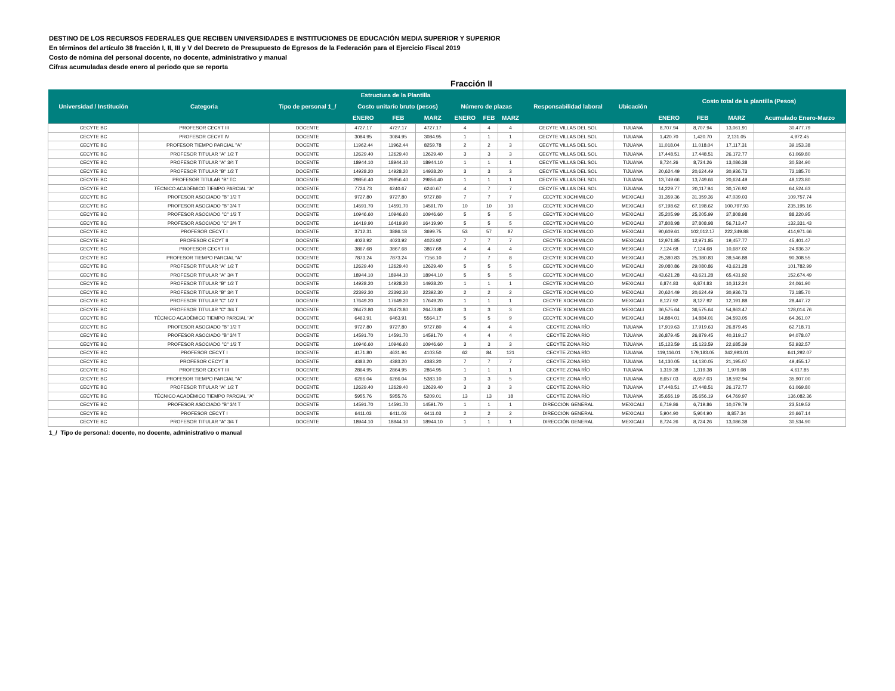DESTINO DE LOS RECURSOS FEDERALES QUE RECIBEN UNIVERSIDADES E INSTITUCIONES DE EDUCACIÓN MEDIA SUPERIOR Y SUPERIOR
En términos del artículo 38 fracción I, II, III y V del Decreto de Presupuesto de Egresos de la Federación para el Ejercicio Fiscal 2019
Costo de nómina del personal docente, no docente, administrativo y manual
Cifras acumuladas desde enero al periodo que se reporta
Fracción II
| Universidad / Institución | Estructura de la Plantilla | | | | | | | | | | Costo total de la plantilla (Pesos) | | | |
| --- | --- | --- | --- | --- | --- | --- | --- | --- | --- | --- | --- | --- | --- | --- |
| | Categoria | Tipo de personal 1_/ | Costo unitario bruto (pesos) | | | Número de plazas | | | Responsabilidad laboral | Ubicación | | | | |
| | | | ENERO | FEB | MARZ | ENERO | FEB | MARZ | | | ENERO | FEB | MARZ | Acumulado Enero-Marzo |
| CECYTE BC | PROFESOR CECYT III | DOCENTE | 4727.17 | 4727.17 | 4727.17 | 4 | 4 | 4 | CECYTE VILLAS DEL SOL | TIJUANA | 8,707.94 | 8,707.94 | 13,061.91 | 30,477.79 |
| CECYTE BC | PROFESOR CECYT IV | DOCENTE | 3084.95 | 3084.95 | 3084.95 | 1 | 1 | 1 | CECYTE VILLAS DEL SOL | TIJUANA | 1,420.70 | 1,420.70 | 2,131.05 | 4,972.45 |
| CECYTE BC | PROFESOR TIEMPO PARCIAL "A" | DOCENTE | 11962.44 | 11962.44 | 8259.78 | 2 | 2 | 3 | CECYTE VILLAS DEL SOL | TIJUANA | 11,018.04 | 11,018.04 | 17,117.31 | 39,153.38 |
| CECYTE BC | PROFESOR TITULAR "A" 1/2 T | DOCENTE | 12629.40 | 12629.40 | 12629.40 | 3 | 3 | 3 | CECYTE VILLAS DEL SOL | TIJUANA | 17,448.51 | 17,448.51 | 26,172.77 | 61,069.80 |
| CECYTE BC | PROFESOR TITULAR "A" 3/4 T | DOCENTE | 18944.10 | 18944.10 | 18944.10 | 1 | 1 | 1 | CECYTE VILLAS DEL SOL | TIJUANA | 8,724.26 | 8,724.26 | 13,086.38 | 30,534.90 |
| CECYTE BC | PROFESOR TITULAR "B" 1/2 T | DOCENTE | 14928.20 | 14928.20 | 14928.20 | 3 | 3 | 3 | CECYTE VILLAS DEL SOL | TIJUANA | 20,624.49 | 20,624.49 | 30,936.73 | 72,185.70 |
| CECYTE BC | PROFESOR TITULAR "B" TC | DOCENTE | 29856.40 | 29856.40 | 29856.40 | 1 | 1 | 1 | CECYTE VILLAS DEL SOL | TIJUANA | 13,749.66 | 13,749.66 | 20,624.49 | 48,123.80 |
| CECYTE BC | TÉCNICO ACADÉMICO TIEMPO PARCIAL "A" | DOCENTE | 7724.73 | 6240.67 | 6240.67 | 4 | 7 | 7 | CECYTE VILLAS DEL SOL | TIJUANA | 14,229.77 | 20,117.94 | 30,176.92 | 64,524.63 |
| CECYTE BC | PROFESOR ASOCIADO "B" 1/2 T | DOCENTE | 9727.80 | 9727.80 | 9727.80 | 7 | 7 | 7 | CECYTE XOCHIMILCO | MEXICALI | 31,359.36 | 31,359.36 | 47,039.03 | 109,757.74 |
| CECYTE BC | PROFESOR ASOCIADO "B" 3/4 T | DOCENTE | 14591.70 | 14591.70 | 14591.70 | 10 | 10 | 10 | CECYTE XOCHIMILCO | MEXICALI | 67,198.62 | 67,198.62 | 100,797.93 | 235,195.16 |
| CECYTE BC | PROFESOR ASOCIADO "C" 1/2 T | DOCENTE | 10946.60 | 10946.60 | 10946.60 | 5 | 5 | 5 | CECYTE XOCHIMILCO | MEXICALI | 25,205.99 | 25,205.99 | 37,808.98 | 88,220.95 |
| CECYTE BC | PROFESOR ASOCIADO "C" 3/4 T | DOCENTE | 16419.90 | 16419.90 | 16419.90 | 5 | 5 | 5 | CECYTE XOCHIMILCO | MEXICALI | 37,808.98 | 37,808.98 | 56,713.47 | 132,331.43 |
| CECYTE BC | PROFESOR CECYT I | DOCENTE | 3712.31 | 3886.18 | 3699.75 | 53 | 57 | 87 | CECYTE XOCHIMILCO | MEXICALI | 90,609.61 | 102,012.17 | 222,349.88 | 414,971.66 |
| CECYTE BC | PROFESOR CECYT II | DOCENTE | 4023.92 | 4023.92 | 4023.92 | 7 | 7 | 7 | CECYTE XOCHIMILCO | MEXICALI | 12,971.85 | 12,971.85 | 19,457.77 | 45,401.47 |
| CECYTE BC | PROFESOR CECYT III | DOCENTE | 3867.68 | 3867.68 | 3867.68 | 4 | 4 | 4 | CECYTE XOCHIMILCO | MEXICALI | 7,124.68 | 7,124.68 | 10,687.02 | 24,936.37 |
| CECYTE BC | PROFESOR TIEMPO PARCIAL "A" | DOCENTE | 7873.24 | 7873.24 | 7156.10 | 7 | 7 | 8 | CECYTE XOCHIMILCO | MEXICALI | 25,380.83 | 25,380.83 | 39,546.88 | 90,308.55 |
| CECYTE BC | PROFESOR TITULAR "A" 1/2 T | DOCENTE | 12629.40 | 12629.40 | 12629.40 | 5 | 5 | 5 | CECYTE XOCHIMILCO | MEXICALI | 29,080.86 | 29,080.86 | 43,621.28 | 101,782.99 |
| CECYTE BC | PROFESOR TITULAR "A" 3/4 T | DOCENTE | 18944.10 | 18944.10 | 18944.10 | 5 | 5 | 5 | CECYTE XOCHIMILCO | MEXICALI | 43,621.28 | 43,621.28 | 65,431.92 | 152,674.49 |
| CECYTE BC | PROFESOR TITULAR "B" 1/2 T | DOCENTE | 14928.20 | 14928.20 | 14928.20 | 1 | 1 | 1 | CECYTE XOCHIMILCO | MEXICALI | 6,874.83 | 6,874.83 | 10,312.24 | 24,061.90 |
| CECYTE BC | PROFESOR TITULAR "B" 3/4 T | DOCENTE | 22392.30 | 22392.30 | 22392.30 | 2 | 2 | 2 | CECYTE XOCHIMILCO | MEXICALI | 20,624.49 | 20,624.49 | 30,936.73 | 72,185.70 |
| CECYTE BC | PROFESOR TITULAR "C" 1/2 T | DOCENTE | 17649.20 | 17649.20 | 17649.20 | 1 | 1 | 1 | CECYTE XOCHIMILCO | MEXICALI | 8,127.92 | 8,127.92 | 12,191.88 | 28,447.72 |
| CECYTE BC | PROFESOR TITULAR "C" 3/4 T | DOCENTE | 26473.80 | 26473.80 | 26473.80 | 3 | 3 | 3 | CECYTE XOCHIMILCO | MEXICALI | 36,575.64 | 36,575.64 | 54,863.47 | 128,014.76 |
| CECYTE BC | TÉCNICO ACADÉMICO TIEMPO PARCIAL "A" | DOCENTE | 6463.91 | 6463.91 | 5564.17 | 5 | 5 | 9 | CECYTE XOCHIMILCO | MEXICALI | 14,884.01 | 14,884.01 | 34,593.05 | 64,361.07 |
| CECYTE BC | PROFESOR ASOCIADO "B" 1/2 T | DOCENTE | 9727.80 | 9727.80 | 9727.80 | 4 | 4 | 4 | CECYTE ZONA RÍO | TIJUANA | 17,919.63 | 17,919.63 | 26,879.45 | 62,718.71 |
| CECYTE BC | PROFESOR ASOCIADO "B" 3/4 T | DOCENTE | 14591.70 | 14591.70 | 14591.70 | 4 | 4 | 4 | CECYTE ZONA RÍO | TIJUANA | 26,879.45 | 26,879.45 | 40,319.17 | 94,078.07 |
| CECYTE BC | PROFESOR ASOCIADO "C" 1/2 T | DOCENTE | 10946.60 | 10946.60 | 10946.60 | 3 | 3 | 3 | CECYTE ZONA RÍO | TIJUANA | 15,123.59 | 15,123.59 | 22,685.39 | 52,932.57 |
| CECYTE BC | PROFESOR CECYT I | DOCENTE | 4171.80 | 4631.94 | 4103.50 | 62 | 84 | 121 | CECYTE ZONA RÍO | TIJUANA | 119,116.01 | 179,183.05 | 342,993.01 | 641,292.07 |
| CECYTE BC | PROFESOR CECYT II | DOCENTE | 4383.20 | 4383.20 | 4383.20 | 7 | 7 | 7 | CECYTE ZONA RÍO | TIJUANA | 14,130.05 | 14,130.05 | 21,195.07 | 49,455.17 |
| CECYTE BC | PROFESOR CECYT III | DOCENTE | 2864.95 | 2864.95 | 2864.95 | 1 | 1 | 1 | CECYTE ZONA RÍO | TIJUANA | 1,319.38 | 1,319.38 | 1,979.08 | 4,617.85 |
| CECYTE BC | PROFESOR TIEMPO PARCIAL "A" | DOCENTE | 6266.04 | 6266.04 | 5383.10 | 3 | 3 | 5 | CECYTE ZONA RÍO | TIJUANA | 8,657.03 | 8,657.03 | 18,592.94 | 35,907.00 |
| CECYTE BC | PROFESOR TITULAR "A" 1/2 T | DOCENTE | 12629.40 | 12629.40 | 12629.40 | 3 | 3 | 3 | CECYTE ZONA RÍO | TIJUANA | 17,448.51 | 17,448.51 | 26,172.77 | 61,069.80 |
| CECYTE BC | TÉCNICO ACADÉMICO TIEMPO PARCIAL "A" | DOCENTE | 5955.76 | 5955.76 | 5209.01 | 13 | 13 | 18 | CECYTE ZONA RÍO | TIJUANA | 35,656.19 | 35,656.19 | 64,769.97 | 136,082.36 |
| CECYTE BC | PROFESOR ASOCIADO "B" 3/4 T | DOCENTE | 14591.70 | 14591.70 | 14591.70 | 1 | 1 | 1 | DIRECCIÓN GENERAL | MEXICALI | 6,719.86 | 6,719.86 | 10,079.79 | 23,519.52 |
| CECYTE BC | PROFESOR CECYT I | DOCENTE | 6411.03 | 6411.03 | 6411.03 | 2 | 2 | 2 | DIRECCIÓN GENERAL | MEXICALI | 5,904.90 | 5,904.90 | 8,857.34 | 20,667.14 |
| CECYTE BC | PROFESOR TITULAR "A" 3/4 T | DOCENTE | 18944.10 | 18944.10 | 18944.10 | 1 | 1 | 1 | DIRECCIÓN GENERAL | MEXICALI | 8,724.26 | 8,724.26 | 13,086.38 | 30,534.90 |
1_/ Tipo de personal: docente, no docente, administrativo o manual